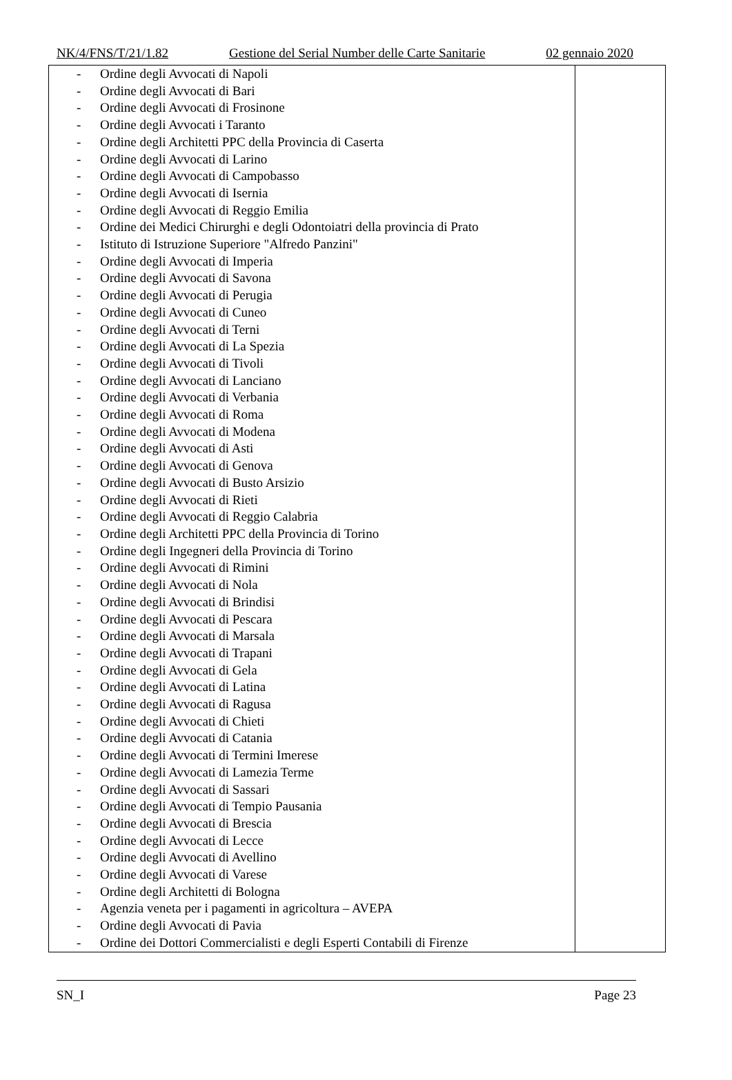NK/4/FNS/T/21/1.82 Gestione del Serial Number delle Carte Sanitarie 02 gennaio 2020
| - Ordine degli Avvocati di Napoli - Ordine degli Avvocati di Bari - Ordine degli Avvocati di Frosinone - Ordine degli Avvocati i Taranto - Ordine degli Architetti PPC della Provincia di Caserta - Ordine degli Avvocati di Larino - Ordine degli Avvocati di Campobasso - Ordine degli Avvocati di Isernia - Ordine degli Avvocati di Reggio Emilia - Ordine dei Medici Chirurghi e degli Odontoiatri della provincia di Prato - Istituto di Istruzione Superiore "Alfredo Panzini" - Ordine degli Avvocati di Imperia - Ordine degli Avvocati di Savona - Ordine degli Avvocati di Perugia - Ordine degli Avvocati di Cuneo - Ordine degli Avvocati di Terni - Ordine degli Avvocati di La Spezia - Ordine degli Avvocati di Tivoli - Ordine degli Avvocati di Lanciano - Ordine degli Avvocati di Verbania - Ordine degli Avvocati di Roma - Ordine degli Avvocati di Modena - Ordine degli Avvocati di Asti - Ordine degli Avvocati di Genova - Ordine degli Avvocati di Busto Arsizio - Ordine degli Avvocati di Rieti - Ordine degli Avvocati di Reggio Calabria - Ordine degli Architetti PPC della Provincia di Torino - Ordine degli Ingegneri della Provincia di Torino - Ordine degli Avvocati di Rimini - Ordine degli Avvocati di Nola - Ordine degli Avvocati di Brindisi - Ordine degli Avvocati di Pescara - Ordine degli Avvocati di Marsala - Ordine degli Avvocati di Trapani - Ordine degli Avvocati di Gela - Ordine degli Avvocati di Latina - Ordine degli Avvocati di Ragusa - Ordine degli Avvocati di Chieti - Ordine degli Avvocati di Catania - Ordine degli Avvocati di Termini Imerese - Ordine degli Avvocati di Lamezia Terme - Ordine degli Avvocati di Sassari - Ordine degli Avvocati di Tempio Pausania - Ordine degli Avvocati di Brescia - Ordine degli Avvocati di Lecce - Ordine degli Avvocati di Avellino - Ordine degli Avvocati di Varese - Ordine degli Architetti di Bologna - Agenzia veneta per i pagamenti in agricoltura – AVEPA - Ordine degli Avvocati di Pavia - Ordine dei Dottori Commercialisti e degli Esperti Contabili di Firenze | |
SN_I Page 23